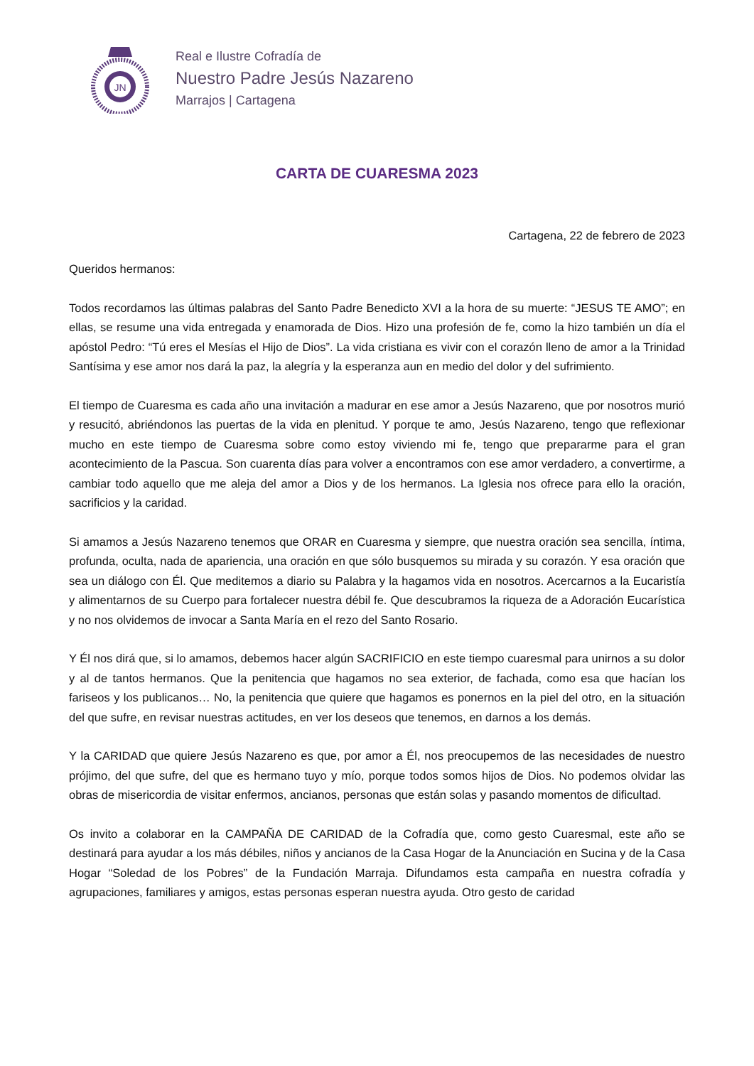JN
Real e Ilustre Cofradía de
Nuestro Padre Jesús Nazareno
Marrajos | Cartagena
CARTA DE CUARESMA 2023
Cartagena, 22 de febrero de 2023
Queridos hermanos:
Todos recordamos las últimas palabras del Santo Padre Benedicto XVI a la hora de su muerte: “JESUS TE AMO”; en ellas, se resume una vida entregada y enamorada de Dios. Hizo una profesión de fe, como la hizo también un día el apóstol Pedro: “Tú eres el Mesías el Hijo de Dios”. La vida cristiana es vivir con el corazón lleno de amor a la Trinidad Santísima y ese amor nos dará la paz, la alegría y la esperanza aun en medio del dolor y del sufrimiento.
El tiempo de Cuaresma es cada año una invitación a madurar en ese amor a Jesús Nazareno, que por nosotros murió y resucitó, abriéndonos las puertas de la vida en plenitud. Y porque te amo, Jesús Nazareno, tengo que reflexionar mucho en este tiempo de Cuaresma sobre como estoy viviendo mi fe, tengo que prepararme para el gran acontecimiento de la Pascua. Son cuarenta días para volver a encontramos con ese amor verdadero, a convertirme, a cambiar todo aquello que me aleja del amor a Dios y de los hermanos. La Iglesia nos ofrece para ello la oración, sacrificios y la caridad.
Si amamos a Jesús Nazareno tenemos que ORAR en Cuaresma y siempre, que nuestra oración sea sencilla, íntima, profunda, oculta, nada de apariencia, una oración en que sólo busquemos su mirada y su corazón. Y esa oración que sea un diálogo con Él. Que meditemos a diario su Palabra y la hagamos vida en nosotros. Acercarnos a la Eucaristía y alimentarnos de su Cuerpo para fortalecer nuestra débil fe. Que descubramos la riqueza de a Adoración Eucarística y no nos olvidemos de invocar a Santa María en el rezo del Santo Rosario.
Y Él nos dirá que, si lo amamos, debemos hacer algún SACRIFICIO en este tiempo cuaresmal para unirnos a su dolor y al de tantos hermanos. Que la penitencia que hagamos no sea exterior, de fachada, como esa que hacían los fariseos y los publicanos… No, la penitencia que quiere que hagamos es ponernos en la piel del otro, en la situación del que sufre, en revisar nuestras actitudes, en ver los deseos que tenemos, en darnos a los demás.
Y la CARIDAD que quiere Jesús Nazareno es que, por amor a Él, nos preocupemos de las necesidades de nuestro prójimo, del que sufre, del que es hermano tuyo y mío, porque todos somos hijos de Dios. No podemos olvidar las obras de misericordia de visitar enfermos, ancianos, personas que están solas y pasando momentos de dificultad.
Os invito a colaborar en la CAMPAÑA DE CARIDAD de la Cofradía que, como gesto Cuaresmal, este año se destinará para ayudar a los más débiles, niños y ancianos de la Casa Hogar de la Anunciación en Sucina y de la Casa Hogar “Soledad de los Pobres” de la Fundación Marraja. Difundamos esta campaña en nuestra cofradía y agrupaciones, familiares y amigos, estas personas esperan nuestra ayuda. Otro gesto de caridad